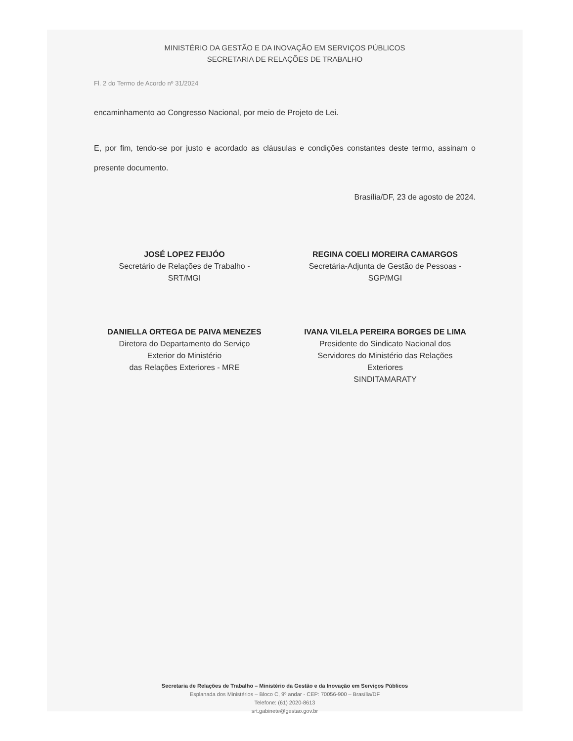MINISTÉRIO DA GESTÃO E DA INOVAÇÃO EM SERVIÇOS PÚBLICOS
SECRETARIA DE RELAÇÕES DE TRABALHO
Fl. 2 do Termo de Acordo nº 31/2024
encaminhamento ao Congresso Nacional, por meio de Projeto de Lei.
E, por fim, tendo-se por justo e acordado as cláusulas e condições constantes deste termo, assinam o presente documento.
Brasília/DF, 23 de agosto de 2024.
JOSÉ LOPEZ FEIJÓO
Secretário de Relações de Trabalho -
SRT/MGI
REGINA COELI MOREIRA CAMARGOS
Secretária-Adjunta de Gestão de Pessoas -
SGP/MGI
DANIELLA ORTEGA DE PAIVA MENEZES
Diretora do Departamento do Serviço
Exterior do Ministério
das Relações Exteriores - MRE
IVANA VILELA PEREIRA BORGES DE LIMA
Presidente do Sindicato Nacional dos
Servidores do Ministério das Relações
Exteriores
SINDITAMARATY
Secretaria de Relações de Trabalho – Ministério da Gestão e da Inovação em Serviços Públicos
Esplanada dos Ministérios – Bloco C, 9º andar - CEP: 70056-900 – Brasília/DF
Telefone: (61) 2020-8613
srt.gabinete@gestao.gov.br